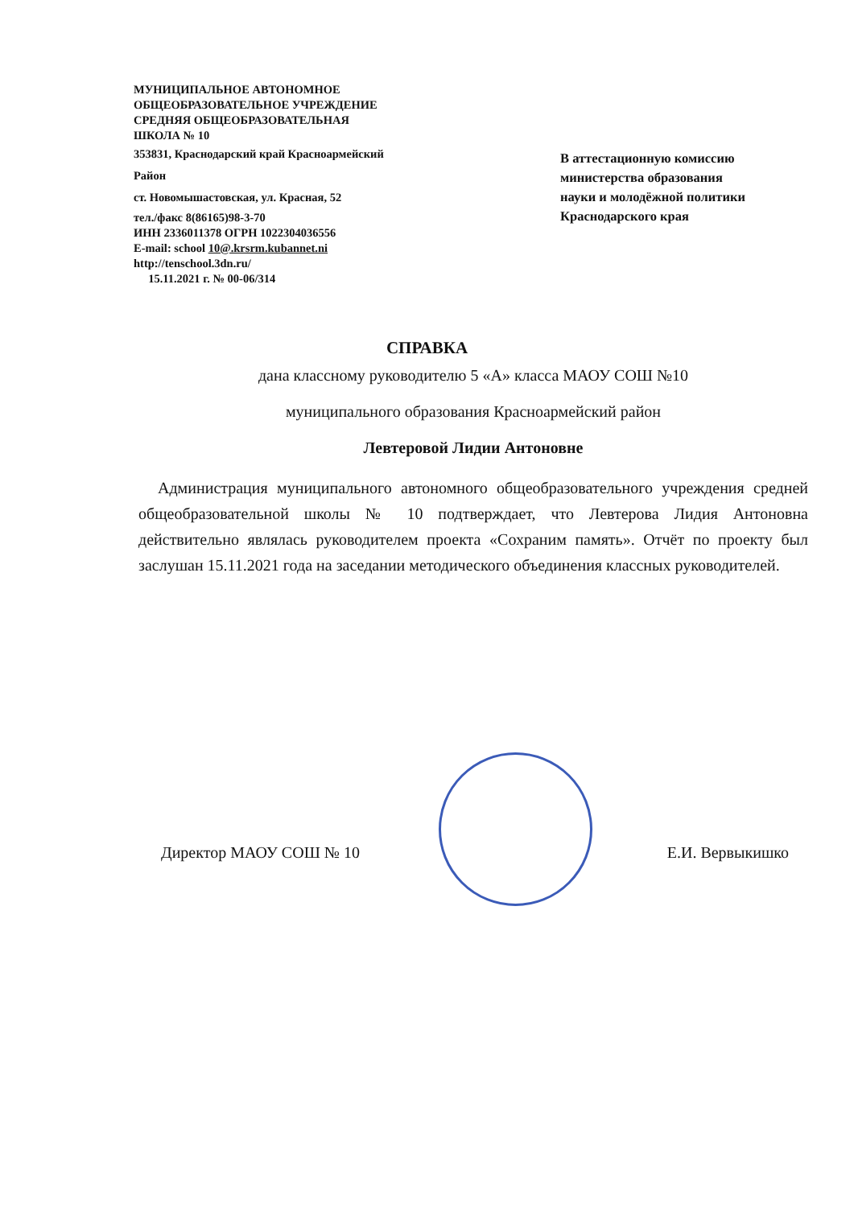МУНИЦИПАЛЬНОЕ АВТОНОМНОЕ
ОБЩЕОБРАЗОВАТЕЛЬНОЕ УЧРЕЖДЕНИЕ
СРЕДНЯЯ ОБЩЕОБРАЗОВАТЕЛЬНАЯ
ШКОЛА № 10
353831, Краснодарский край Красноармейский
Район
ст. Новомышастовская, ул. Красная, 52
тел./факс 8(86165)98-3-70
ИНН 2336011378 ОГРН 1022304036556
E-mail: school 10@.krsrm.kubannet.ni
http://tenschool.3dn.ru/
15.11.2021 г. № 00-06/314
В аттестационную комиссию
министерства образования
науки и молодёжной политики
Краснодарского края
СПРАВКА
дана классному руководителю 5 «А» класса МАОУ СОШ №10
муниципального образования Красноармейский район
Левтеровой Лидии Антоновне
Администрация муниципального автономного общеобразовательного учреждения средней общеобразовательной школы № 10 подтверждает, что Левтерова Лидия Антоновна действительно являлась руководителем проекта «Сохраним память». Отчёт по проекту был заслушан 15.11.2021 года на заседании методического объединения классных руководителей.
Директор МАОУ СОШ № 10 Е.И. Вервыкишко